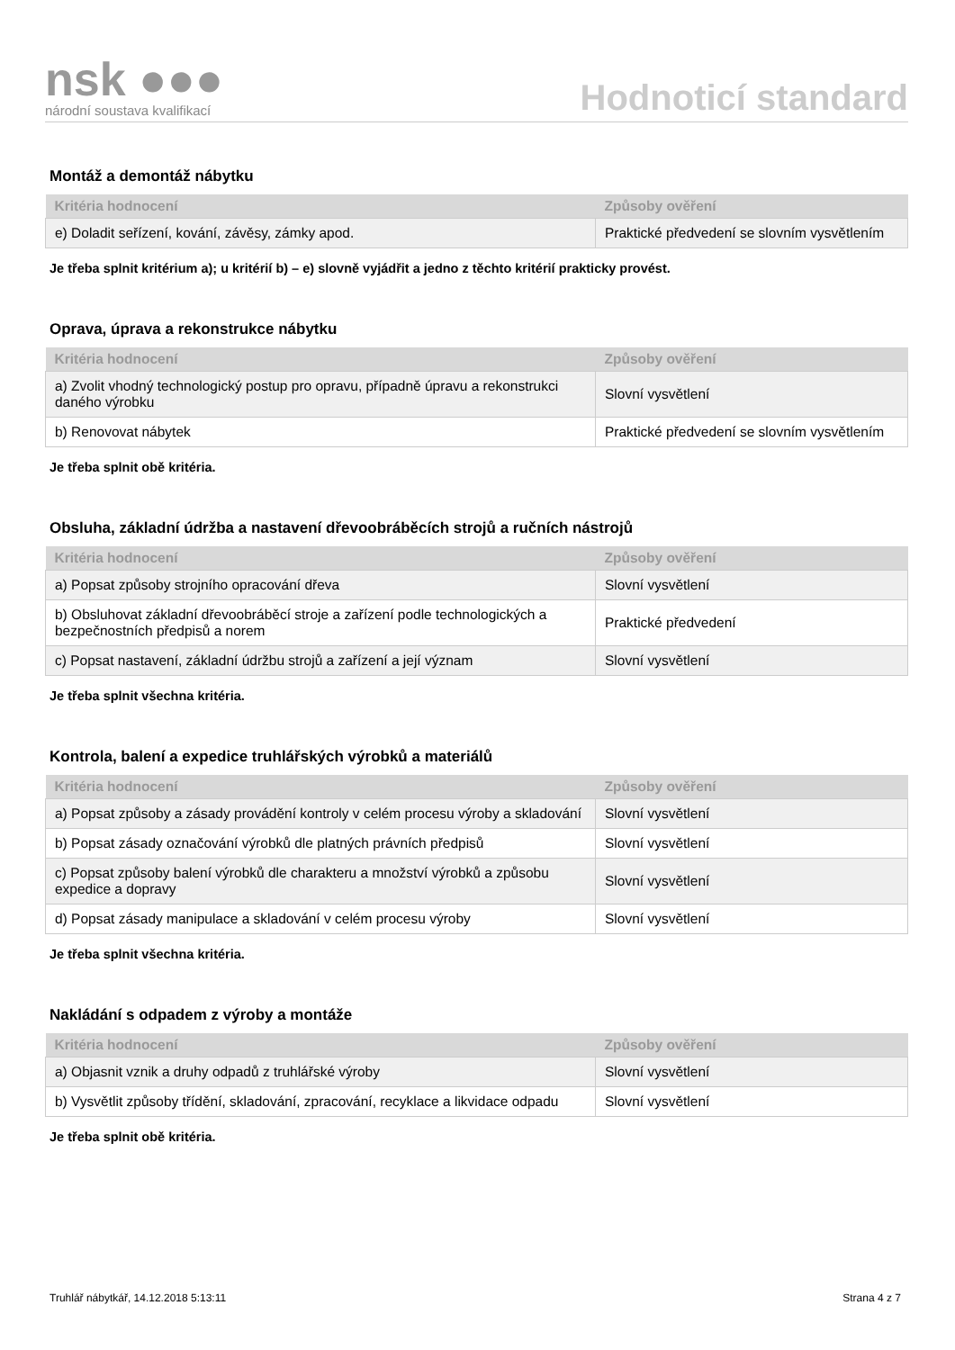nsk ●●●
národní soustava kvalifikací
Hodnoticí standard
Montáž a demontáž nábytku
| Kritéria hodnocení | Způsoby ověření |
| --- | --- |
| e) Doladit seřízení, kování, závěsy, zámky apod. | Praktické předvedení se slovním vysvětlením |
Je třeba splnit kritérium a); u kritérií b) – e) slovně vyjádřit a jedno z těchto kritérií prakticky provést.
Oprava, úprava a rekonstrukce nábytku
| Kritéria hodnocení | Způsoby ověření |
| --- | --- |
| a) Zvolit vhodný technologický postup pro opravu, případně úpravu a rekonstrukci daného výrobku | Slovní vysvětlení |
| b) Renovovat nábytek | Praktické předvedení se slovním vysvětlením |
Je třeba splnit obě kritéria.
Obsluha, základní údržba a nastavení dřevoobráběcích strojů a ručních nástrojů
| Kritéria hodnocení | Způsoby ověření |
| --- | --- |
| a) Popsat způsoby strojního opracování dřeva | Slovní vysvětlení |
| b) Obsluhovat základní dřevoobráběcí stroje a zařízení podle technologických a bezpečnostních předpisů a norem | Praktické předvedení |
| c) Popsat nastavení, základní údržbu strojů a zařízení a její význam | Slovní vysvětlení |
Je třeba splnit všechna kritéria.
Kontrola, balení a expedice truhlářských výrobků a materiálů
| Kritéria hodnocení | Způsoby ověření |
| --- | --- |
| a) Popsat způsoby a zásady provádění kontroly v celém procesu výroby a skladování | Slovní vysvětlení |
| b) Popsat zásady označování výrobků dle platných právních předpisů | Slovní vysvětlení |
| c) Popsat způsoby balení výrobků dle charakteru a množství výrobků a způsobu expedice a dopravy | Slovní vysvětlení |
| d) Popsat zásady manipulace a skladování v celém procesu výroby | Slovní vysvětlení |
Je třeba splnit všechna kritéria.
Nakládání s odpadem z výroby a montáže
| Kritéria hodnocení | Způsoby ověření |
| --- | --- |
| a) Objasnit vznik a druhy odpadů z truhlářské výroby | Slovní vysvětlení |
| b) Vysvětlit způsoby třídění, skladování, zpracování, recyklace a likvidace odpadu | Slovní vysvětlení |
Je třeba splnit obě kritéria.
Truhlář nábytkář, 14.12.2018 5:13:11 Strana 4 z 7